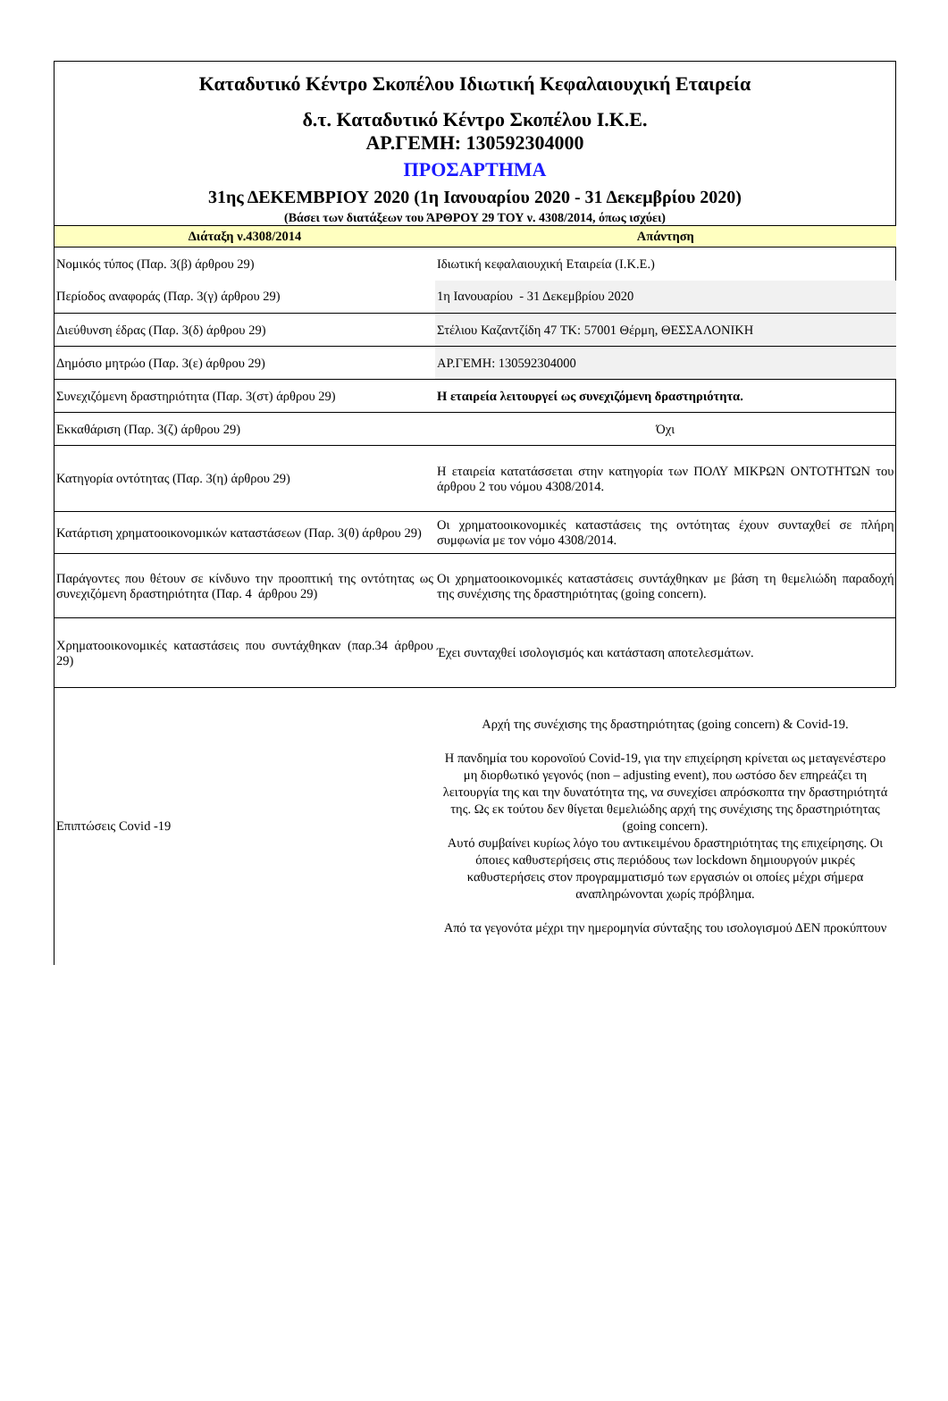Καταδυτικό Κέντρο Σκοπέλου Ιδιωτική Κεφαλαιουχική Εταιρεία
δ.τ. Καταδυτικό Κέντρο Σκοπέλου Ι.Κ.Ε.
ΑΡ.ΓΕΜΗ: 130592304000
ΠΡΟΣΑΡΤΗΜΑ
31ης ΔΕΚΕΜΒΡΙΟΥ 2020 (1η Ιανουαρίου 2020 - 31 Δεκεμβρίου 2020)
(Βάσει των διατάξεων του ΆΡΘΡΟΥ 29 ΤΟΥ ν. 4308/2014, όπως ισχύει)
| Διάταξη ν.4308/2014 | Απάντηση |
| --- | --- |
| Νομικός τύπος (Παρ. 3(β) άρθρου 29) | Ιδιωτική κεφαλαιουχική Εταιρεία (Ι.Κ.Ε.) |
| Περίοδος αναφοράς (Παρ. 3(γ) άρθρου 29) | 1η Ιανουαρίου - 31 Δεκεμβρίου 2020 |
| Διεύθυνση έδρας (Παρ. 3(δ) άρθρου 29) | Στέλιου Καζαντζίδη 47 ΤΚ: 57001 Θέρμη, ΘΕΣΣΑΛΟΝΙΚΗ |
| Δημόσιο μητρώο (Παρ. 3(ε) άρθρου 29) | ΑΡ.ΓΕΜΗ: 130592304000 |
| Συνεχιζόμενη δραστηριότητα (Παρ. 3(στ) άρθρου 29) | Η εταιρεία λειτουργεί ως συνεχιζόμενη δραστηριότητα. |
| Εκκαθάριση (Παρ. 3(ζ) άρθρου 29) | Όχι |
| Κατηγορία οντότητας (Παρ. 3(η) άρθρου 29) | Η εταιρεία κατατάσσεται στην κατηγορία των ΠΟΛΥ ΜΙΚΡΩΝ ΟΝΤΟΤΗΤΩΝ του άρθρου 2 του νόμου 4308/2014. |
| Κατάρτιση χρηματοοικονομικών καταστάσεων (Παρ. 3(θ) άρθρου 29) | Οι χρηματοοικονομικές καταστάσεις της οντότητας έχουν συνταχθεί σε πλήρη συμφωνία με τον νόμο 4308/2014. |
| Παράγοντες που θέτουν σε κίνδυνο την προοπτική της οντότητας ως συνεχιζόμενη δραστηριότητα (Παρ. 4 άρθρου 29) | Οι χρηματοοικονομικές καταστάσεις συντάχθηκαν με βάση τη θεμελιώδη παραδοχή της συνέχισης της δραστηριότητας (going concern). |
| Χρηματοοικονομικές καταστάσεις που συντάχθηκαν (παρ.34 άρθρου 29) | Έχει συνταχθεί ισολογισμός και κατάσταση αποτελεσμάτων. |
| Επιπτώσεις Covid -19 | Αρχή της συνέχισης της δραστηριότητας (going concern) & Covid-19. Η πανδημία του κορονοϊού Covid-19, για την επιχείρηση κρίνεται ως μεταγενέστερο μη διορθωτικό γεγονός (non – adjusting event), που ωστόσο δεν επηρεάζει τη λειτουργία της και την δυνατότητα της, να συνεχίσει απρόσκοπτα την δραστηριότητά της. Ως εκ τούτου δεν θίγεται θεμελιώδης αρχή της συνέχισης της δραστηριότητας (going concern). Αυτό συμβαίνει κυρίως λόγο του αντικειμένου δραστηριότητας της επιχείρησης. Οι όποιες καθυστερήσεις στις περιόδους των lockdown δημιουργούν μικρές καθυστερήσεις στον προγραμματισμό των εργασιών οι οποίες μέχρι σήμερα αναπληρώνονται χωρίς πρόβλημα. Από τα γεγονότα μέχρι την ημερομηνία σύνταξης του ισολογισμού ΔΕΝ προκύπτουν |